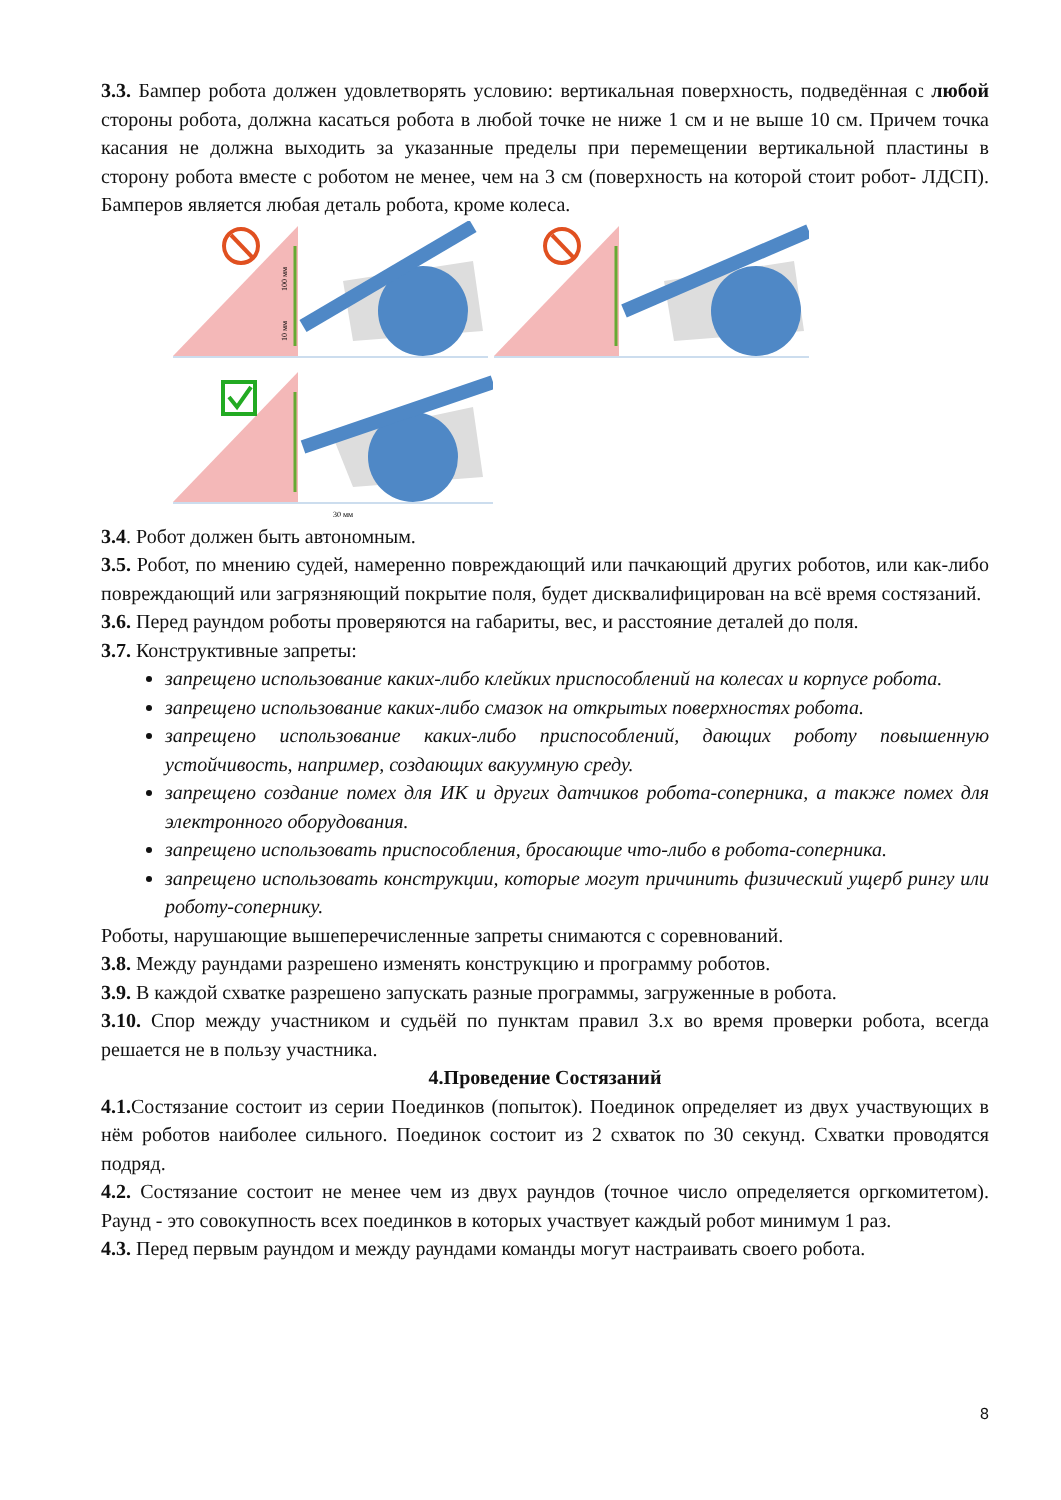3.3. Бампер робота должен удовлетворять условию: вертикальная поверхность, подведённая с любой стороны робота, должна касаться робота в любой точке не ниже 1 см и не выше 10 см. Причем точка касания не должна выходить за указанные пределы при перемещении вертикальной пластины в сторону робота вместе с роботом не менее, чем на 3 см (поверхность на которой стоит робот- ЛДСП). Бамперов является любая деталь робота, кроме колеса.
100 мм
10 мм
30 мм
3.4. Робот должен быть автономным.
3.5. Робот, по мнению судей, намеренно повреждающий или пачкающий других роботов, или как-либо повреждающий или загрязняющий покрытие поля, будет дисквалифицирован на всё время состязаний.
3.6. Перед раундом роботы проверяются на габариты, вес, и расстояние деталей до поля.
3.7. Конструктивные запреты:
запрещено использование каких-либо клейких приспособлений на колесах и корпусе робота.
запрещено использование каких-либо смазок на открытых поверхностях робота.
запрещено использование каких-либо приспособлений, дающих роботу повышенную устойчивость, например, создающих вакуумную среду.
запрещено создание помех для ИК и других датчиков робота-соперника, а также помех для электронного оборудования.
запрещено использовать приспособления, бросающие что-либо в робота-соперника.
запрещено использовать конструкции, которые могут причинить физический ущерб рингу или роботу-сопернику.
Роботы, нарушающие вышеперечисленные запреты снимаются с соревнований.
3.8. Между раундами разрешено изменять конструкцию и программу роботов.
3.9. В каждой схватке разрешено запускать разные программы, загруженные в робота.
3.10. Спор между участником и судьёй по пунктам правил 3.x во время проверки робота, всегда решается не в пользу участника.
4.Проведение Состязаний
4.1. Состязание состоит из серии Поединков (попыток). Поединок определяет из двух участвующих в нём роботов наиболее сильного. Поединок состоит из 2 схваток по 30 секунд. Схватки проводятся подряд.
4.2. Состязание состоит не менее чем из двух раундов (точное число определяется оргкомитетом). Раунд - это совокупность всех поединков в которых участвует каждый робот минимум 1 раз.
4.3. Перед первым раундом и между раундами команды могут настраивать своего робота.
8